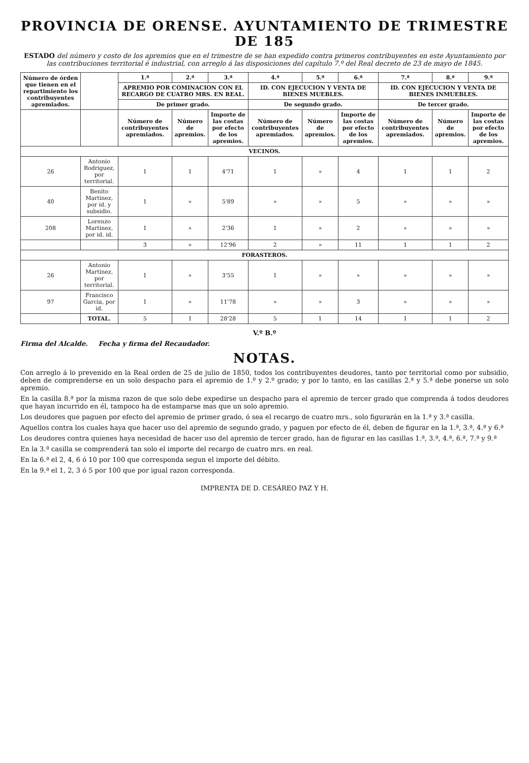PROVINCIA DE ORENSE. AYUNTAMIENTO DE TRIMESTRE DE 185
ESTADO del número y costo de los apremios que en el trimestre de se han expedido contra primeros contribuyentes en este Ayuntamiento por las contribuciones territorial é industrial, con arreglo á las disposiciones del capítulo 7.º del Real decreto de 23 de mayo de 1845.
| Número de órden que tienen en el repartimiento los contribuyentes apremiados. | | 1.ª | 2.ª | 3.ª | 4.ª | 5.ª | 6.ª | 7.ª | 8.ª | 9.ª |
| --- | --- | --- | --- | --- | --- | --- | --- | --- | --- | --- |
| | | APREMIO POR COMINACION CON EL RECARGO DE CUATRO MRS. EN REAL. | | | ID. CON EJECUCION Y VENTA DE BIENES MUEBLES. | | | ID. CON EJECUCION Y VENTA DE BIENES INMUEBLES. | | |
| | | De primer grado. | | | De segundo grado. | | | De tercer grado. | | |
| | | Número de contribuyentes apremiados. | Número de apremios. | Importe de las costas por efecto de los apremios. | Número de contribuyentes apremiados. | Número de apremios. | Importe de las costas por efecto de los apremios. | Número de contribuyentes apremiados. | Número de apremios. | Importe de las costas por efecto de los apremios. |
| VECINOS. | | | | | | | | | | |
| 26 | Antonio Rodriguez, por territorial. | 1 | 1 | 4'71 | 1 | » | 4 | 1 | 1 | 2 |
| 40 | Benito Martinez, por id. y subsidio. | 1 | » | 5'89 | » | » | 5 | » | » | » |
| 208 | Lorenzo Martinez, por id. id. | 1 | » | 2'36 | 1 | » | 2 | » | » | » |
| | | 3 | » | 12'96 | 2 | » | 11 | 1 | 1 | 2 |
| FORASTEROS. | | | | | | | | | | |
| 26 | Antonio Martinez, por territorial. | 1 | » | 3'55 | 1 | » | » | » | » | » |
| 97 | Francisco Garcia, por id. | 1 | » | 11'78 | » | » | 3 | » | » | » |
| | TOTAL. | 5 | 1 | 28'28 | 5 | 1 | 14 | 1 | 1 | 2 |
V.º B.º
Firma del Alcalde. Fecha y firma del Recaudador.
NOTAS.
Con arreglo á lo prevenido en la Real orden de 25 de julio de 1850, todos los contribuyentes deudores, tanto por territorial como por subsidio, deben de comprenderse en un solo despacho para el apremio de 1.º y 2.º grado; y por lo tanto, en las casillas 2.ª y 5.ª debe ponerse un solo apremio.
En la casilla 8.ª por la misma razon de que solo debe expedirse un despacho para el apremio de tercer grado que comprenda á todos deudores que hayan incurrido en él, tampoco ha de estamparse mas que un solo apremio.
Los deudores que paguen por efecto del apremio de primer grado, ó sea el recargo de cuatro mrs., solo figurarán en la 1.ª y 3.ª casilla.
Aquellos contra los cuales haya que hacer uso del apremio de segundo grado, y paguen por efecto de él, deben de figurar en la 1.ª, 3.ª, 4.ª y 6.ª
Los deudores contra quienes haya necesidad de hacer uso del apremio de tercer grado, han de figurar en las casillas 1.ª, 3.ª, 4.ª, 6.ª, 7.ª y 9.ª
En la 3.ª casilla se comprenderá tan solo el importe del recargo de cuatro mrs. en real.
En la 6.ª el 2, 4, 6 ó 10 por 100 que corresponda segun el importe del débito.
En la 9.ª el 1, 2, 3 ó 5 por 100 que por igual razon corresponda.
IMPRENTA DE D. CESÁREO PAZ Y H.